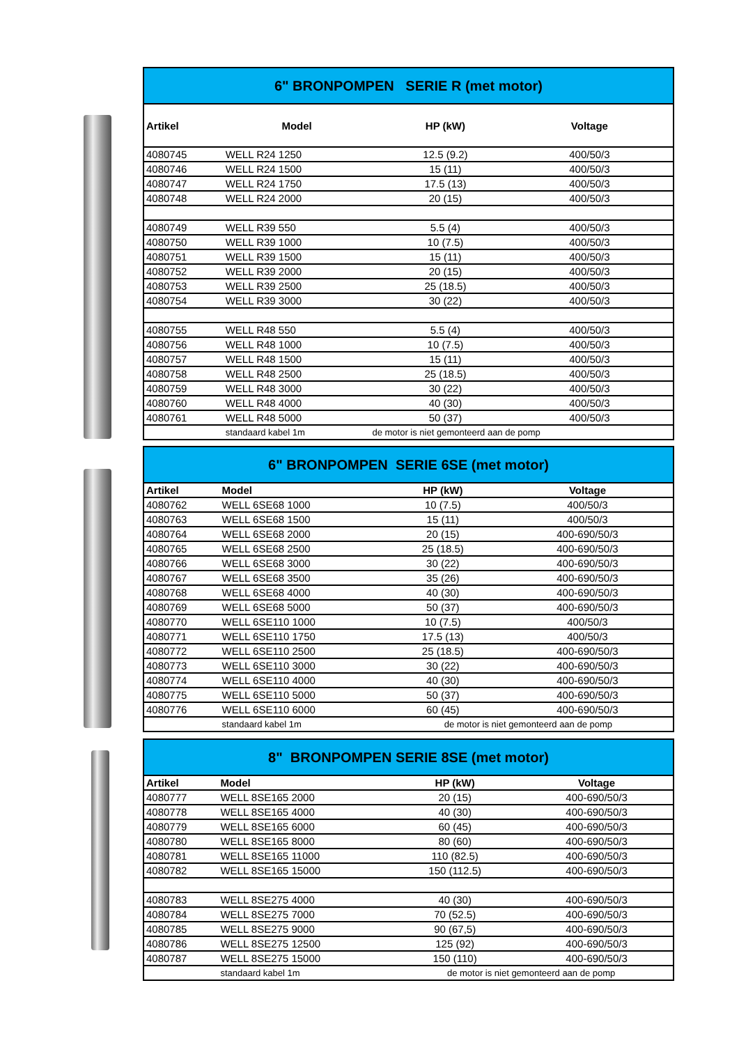| 6" BRONPOMPEN SERIE R (met motor) | | | | |
| Artikel | Model | HP (kW) | Voltage | |
| 4080745 | WELL R24 1250 | 12.5 (9.2) | 400/50/3 | |
| 4080746 | WELL R24 1500 | 15 (11) | 400/50/3 | |
| 4080747 | WELL R24 1750 | 17.5 (13) | 400/50/3 | |
| 4080748 | WELL R24 2000 | 20 (15) | 400/50/3 | |
| 4080749 | WELL R39 550 | 5.5 (4) | 400/50/3 | |
| 4080750 | WELL R39 1000 | 10 (7.5) | 400/50/3 | |
| 4080751 | WELL R39 1500 | 15 (11) | 400/50/3 | |
| 4080752 | WELL R39 2000 | 20 (15) | 400/50/3 | |
| 4080753 | WELL R39 2500 | 25 (18.5) | 400/50/3 | |
| 4080754 | WELL R39 3000 | 30 (22) | 400/50/3 | |
| 4080755 | WELL R48 550 | 5.5 (4) | 400/50/3 | |
| 4080756 | WELL R48 1000 | 10 (7.5) | 400/50/3 | |
| 4080757 | WELL R48 1500 | 15 (11) | 400/50/3 | |
| 4080758 | WELL R48 2500 | 25 (18.5) | 400/50/3 | |
| 4080759 | WELL R48 3000 | 30 (22) | 400/50/3 | |
| 4080760 | WELL R48 4000 | 40 (30) | 400/50/3 | |
| 4080761 | WELL R48 5000 | 50 (37) | 400/50/3 | |
| | standaard kabel 1m | de motor is niet gemonteerd aan de pomp | | |
| 6" BRONPOMPEN SERIE 6SE (met motor) | | | |
| Artikel | Model | HP (kW) | Voltage |
| 4080762 | WELL 6SE68 1000 | 10 (7.5) | 400/50/3 |
| 4080763 | WELL 6SE68 1500 | 15 (11) | 400/50/3 |
| 4080764 | WELL 6SE68 2000 | 20 (15) | 400-690/50/3 |
| 4080765 | WELL 6SE68 2500 | 25 (18.5) | 400-690/50/3 |
| 4080766 | WELL 6SE68 3000 | 30 (22) | 400-690/50/3 |
| 4080767 | WELL 6SE68 3500 | 35 (26) | 400-690/50/3 |
| 4080768 | WELL 6SE68 4000 | 40 (30) | 400-690/50/3 |
| 4080769 | WELL 6SE68 5000 | 50 (37) | 400-690/50/3 |
| 4080770 | WELL 6SE110 1000 | 10 (7.5) | 400/50/3 |
| 4080771 | WELL 6SE110 1750 | 17.5 (13) | 400/50/3 |
| 4080772 | WELL 6SE110 2500 | 25 (18.5) | 400-690/50/3 |
| 4080773 | WELL 6SE110 3000 | 30 (22) | 400-690/50/3 |
| 4080774 | WELL 6SE110 4000 | 40 (30) | 400-690/50/3 |
| 4080775 | WELL 6SE110 5000 | 50 (37) | 400-690/50/3 |
| 4080776 | WELL 6SE110 6000 | 60 (45) | 400-690/50/3 |
| | standaard kabel 1m | de motor is niet gemonteerd aan de pomp | |
| 8" BRONPOMPEN SERIE 8SE (met motor) | | | |
| Artikel | Model | HP (kW) | Voltage |
| 4080777 | WELL 8SE165 2000 | 20 (15) | 400-690/50/3 |
| 4080778 | WELL 8SE165 4000 | 40 (30) | 400-690/50/3 |
| 4080779 | WELL 8SE165 6000 | 60 (45) | 400-690/50/3 |
| 4080780 | WELL 8SE165 8000 | 80 (60) | 400-690/50/3 |
| 4080781 | WELL 8SE165 11000 | 110 (82.5) | 400-690/50/3 |
| 4080782 | WELL 8SE165 15000 | 150 (112.5) | 400-690/50/3 |
| 4080783 | WELL 8SE275 4000 | 40 (30) | 400-690/50/3 |
| 4080784 | WELL 8SE275 7000 | 70 (52.5) | 400-690/50/3 |
| 4080785 | WELL 8SE275 9000 | 90 (67,5) | 400-690/50/3 |
| 4080786 | WELL 8SE275 12500 | 125 (92) | 400-690/50/3 |
| 4080787 | WELL 8SE275 15000 | 150 (110) | 400-690/50/3 |
| | standaard kabel 1m | de motor is niet gemonteerd aan de pomp | |